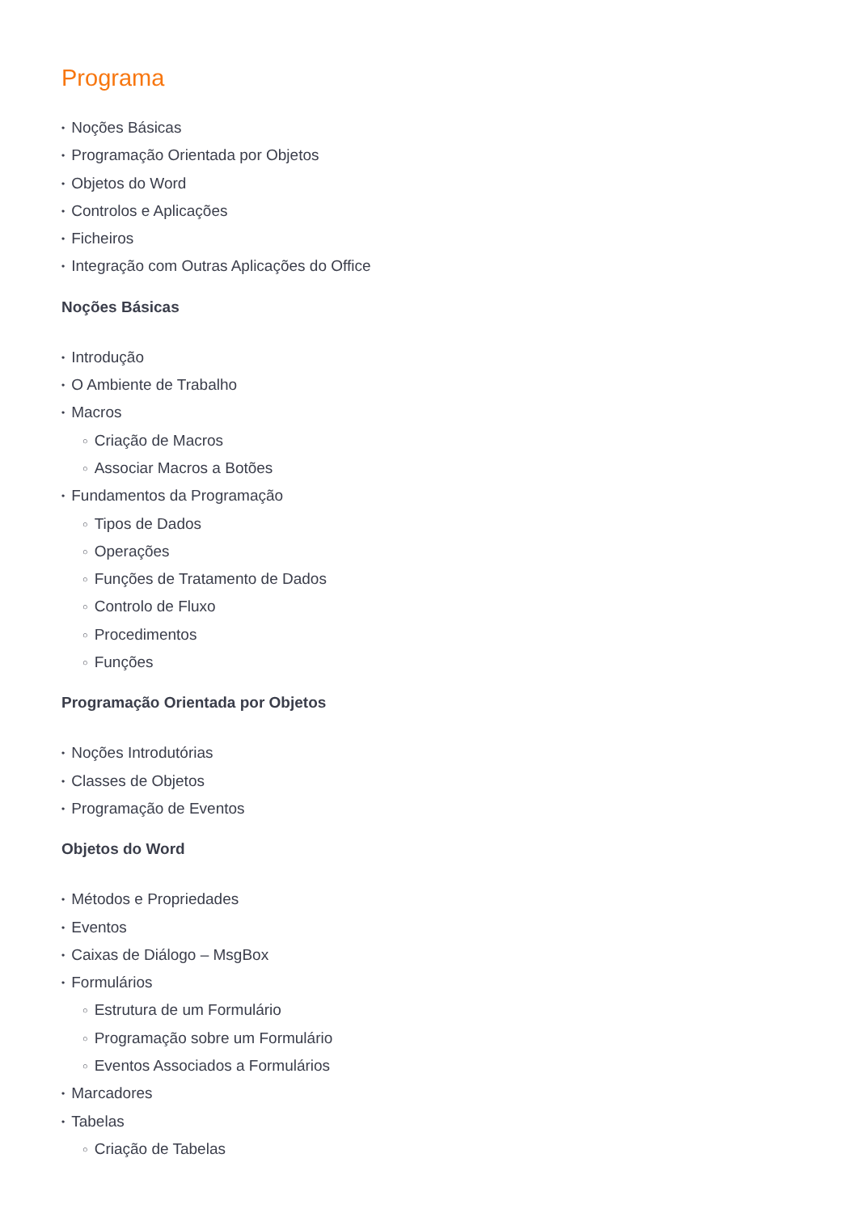Programa
• Noções Básicas
• Programação Orientada por Objetos
• Objetos do Word
• Controlos e Aplicações
• Ficheiros
• Integração com Outras Aplicações do Office
Noções Básicas
• Introdução
• O Ambiente de Trabalho
• Macros
○ Criação de Macros
○ Associar Macros a Botões
• Fundamentos da Programação
○ Tipos de Dados
○ Operações
○ Funções de Tratamento de Dados
○ Controlo de Fluxo
○ Procedimentos
○ Funções
Programação Orientada por Objetos
• Noções Introdutórias
• Classes de Objetos
• Programação de Eventos
Objetos do Word
• Métodos e Propriedades
• Eventos
• Caixas de Diálogo – MsgBox
• Formulários
○ Estrutura de um Formulário
○ Programação sobre um Formulário
○ Eventos Associados a Formulários
• Marcadores
• Tabelas
○ Criação de Tabelas